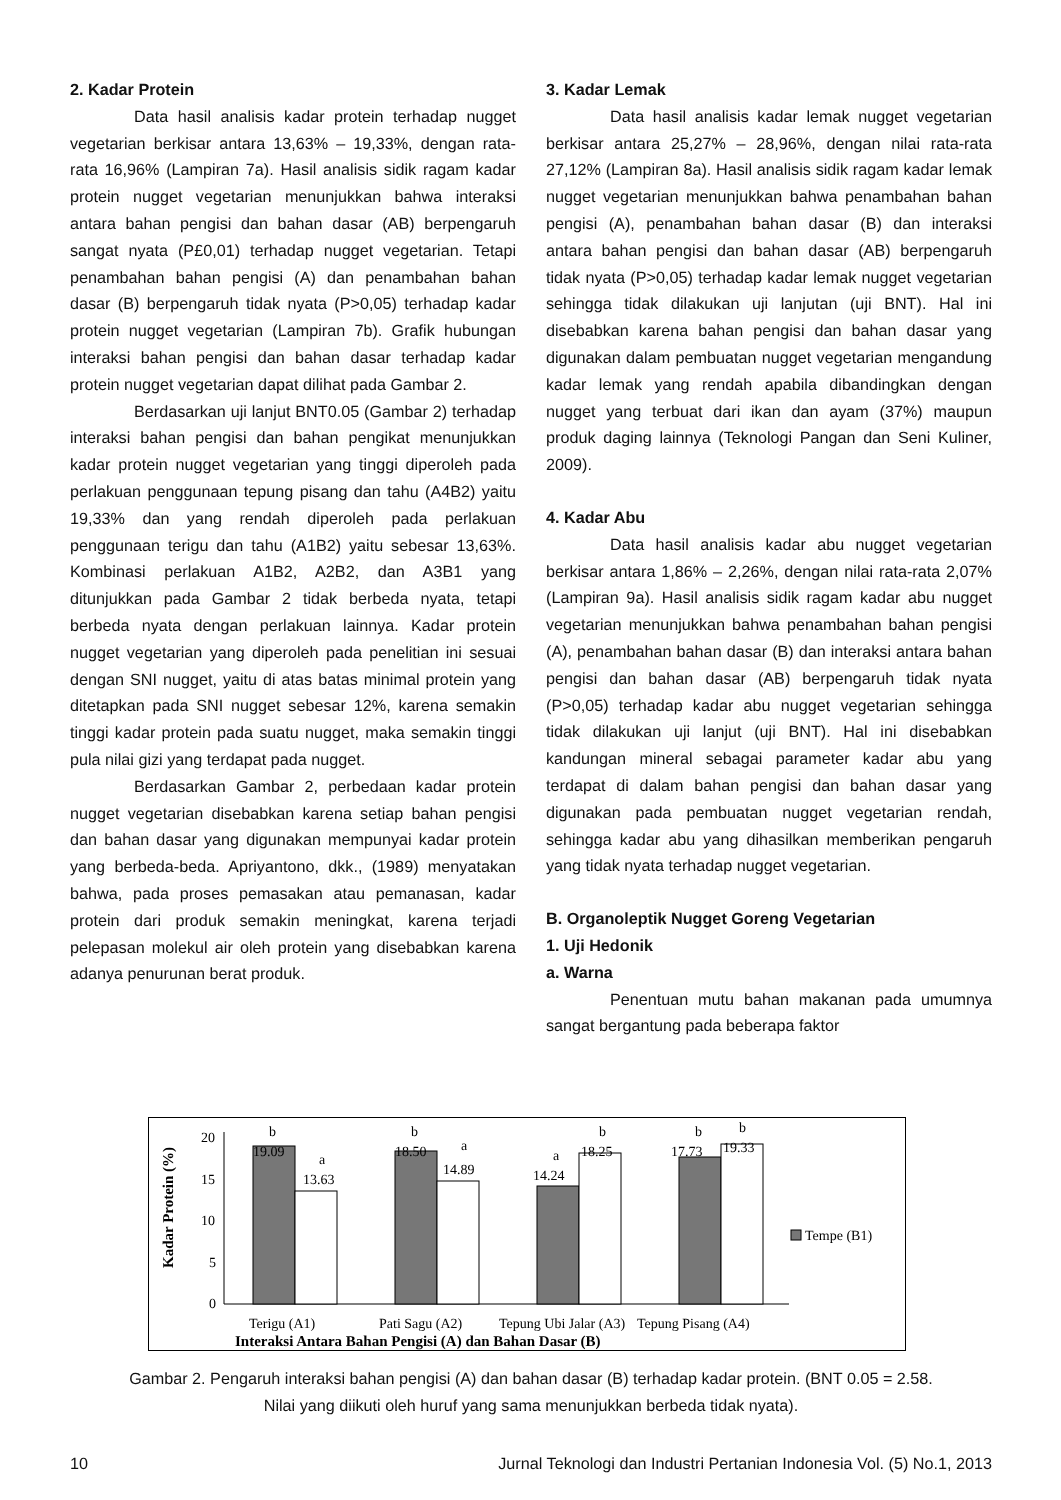2. Kadar Protein
Data hasil analisis kadar protein terhadap nugget vegetarian berkisar antara 13,63% – 19,33%, dengan rata-rata 16,96% (Lampiran 7a). Hasil analisis sidik ragam kadar protein nugget vegetarian menunjukkan bahwa interaksi antara bahan pengisi dan bahan dasar (AB) berpengaruh sangat nyata (P£0,01) terhadap nugget vegetarian. Tetapi penambahan bahan pengisi (A) dan penambahan bahan dasar (B) berpengaruh tidak nyata (P>0,05) terhadap kadar protein nugget vegetarian (Lampiran 7b). Grafik hubungan interaksi bahan pengisi dan bahan dasar terhadap kadar protein nugget vegetarian dapat dilihat pada Gambar 2.
Berdasarkan uji lanjut BNT0.05 (Gambar 2) terhadap interaksi bahan pengisi dan bahan pengikat menunjukkan kadar protein nugget vegetarian yang tinggi diperoleh pada perlakuan penggunaan tepung pisang dan tahu (A4B2) yaitu 19,33% dan yang rendah diperoleh pada perlakuan penggunaan terigu dan tahu (A1B2) yaitu sebesar 13,63%. Kombinasi perlakuan A1B2, A2B2, dan A3B1 yang ditunjukkan pada Gambar 2 tidak berbeda nyata, tetapi berbeda nyata dengan perlakuan lainnya. Kadar protein nugget vegetarian yang diperoleh pada penelitian ini sesuai dengan SNI nugget, yaitu di atas batas minimal protein yang ditetapkan pada SNI nugget sebesar 12%, karena semakin tinggi kadar protein pada suatu nugget, maka semakin tinggi pula nilai gizi yang terdapat pada nugget.
Berdasarkan Gambar 2, perbedaan kadar protein nugget vegetarian disebabkan karena setiap bahan pengisi dan bahan dasar yang digunakan mempunyai kadar protein yang berbeda-beda. Apriyantono, dkk., (1989) menyatakan bahwa, pada proses pemasakan atau pemanasan, kadar protein dari produk semakin meningkat, karena terjadi pelepasan molekul air oleh protein yang disebabkan karena adanya penurunan berat produk.
3. Kadar Lemak
Data hasil analisis kadar lemak nugget vegetarian berkisar antara 25,27% – 28,96%, dengan nilai rata-rata 27,12% (Lampiran 8a). Hasil analisis sidik ragam kadar lemak nugget vegetarian menunjukkan bahwa penambahan bahan pengisi (A), penambahan bahan dasar (B) dan interaksi antara bahan pengisi dan bahan dasar (AB) berpengaruh tidak nyata (P>0,05) terhadap kadar lemak nugget vegetarian sehingga tidak dilakukan uji lanjutan (uji BNT). Hal ini disebabkan karena bahan pengisi dan bahan dasar yang digunakan dalam pembuatan nugget vegetarian mengandung kadar lemak yang rendah apabila dibandingkan dengan nugget yang terbuat dari ikan dan ayam (37%) maupun produk daging lainnya (Teknologi Pangan dan Seni Kuliner, 2009).
4. Kadar Abu
Data hasil analisis kadar abu nugget vegetarian berkisar antara 1,86% – 2,26%, dengan nilai rata-rata 2,07% (Lampiran 9a). Hasil analisis sidik ragam kadar abu nugget vegetarian menunjukkan bahwa penambahan bahan pengisi (A), penambahan bahan dasar (B) dan interaksi antara bahan pengisi dan bahan dasar (AB) berpengaruh tidak nyata (P>0,05) terhadap kadar abu nugget vegetarian sehingga tidak dilakukan uji lanjut (uji BNT). Hal ini disebabkan kandungan mineral sebagai parameter kadar abu yang terdapat di dalam bahan pengisi dan bahan dasar yang digunakan pada pembuatan nugget vegetarian rendah, sehingga kadar abu yang dihasilkan memberikan pengaruh yang tidak nyata terhadap nugget vegetarian.
B. Organoleptik Nugget Goreng Vegetarian
1. Uji Hedonik
a. Warna
Penentuan mutu bahan makanan pada umumnya sangat bergantung pada beberapa faktor
Kadar Protein (%)
20
15
10
5
0
b
19.09
a
13.63
b
18.50
a
14.89
a
14.24
b
18.25
b
17.73
b
19.33
Terigu (A1)
Pati Sagu (A2)
Tepung Ubi Jalar (A3)
Tepung Pisang (A4)
Interaksi Antara Bahan Pengisi (A) dan Bahan Dasar (B)
Tempe (B1)
Gambar 2. Pengaruh interaksi bahan pengisi (A) dan bahan dasar (B) terhadap kadar protein. (BNT 0.05 = 2.58.
Nilai yang diikuti oleh huruf yang sama menunjukkan berbeda tidak nyata).
10 Jurnal Teknologi dan Industri Pertanian Indonesia Vol. (5) No.1, 2013